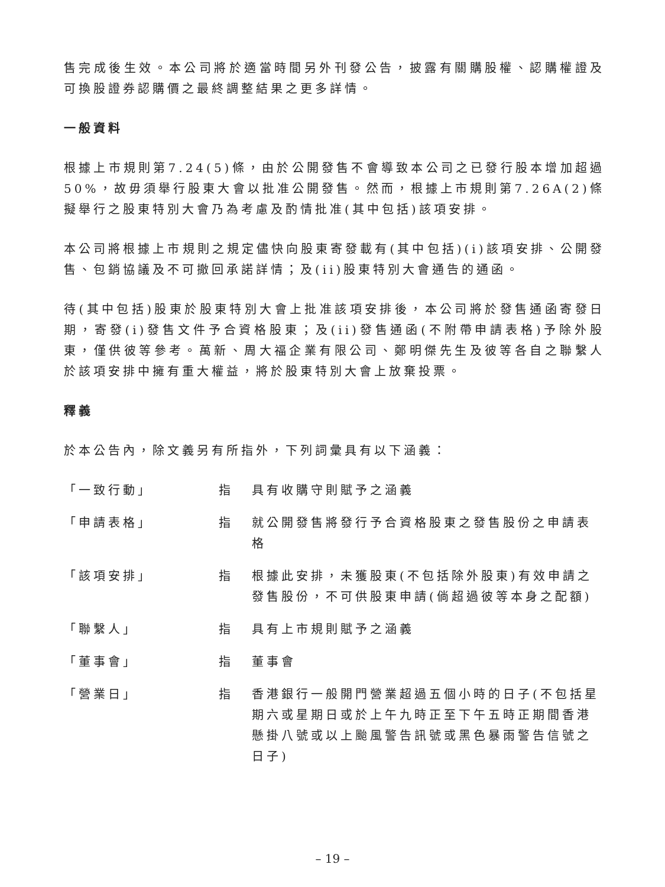售完成後生效。本公司將於適當時間另外刊發公告，披露有關購股權、認購權證及可換股證券認購價之最終調整結果之更多詳情。
一般資料
根據上市規則第7.24(5)條，由於公開發售不會導致本公司之已發行股本增加超過50%，故毋須舉行股東大會以批准公開發售。然而，根據上市規則第7.26A(2)條擬舉行之股東特別大會乃為考慮及酌情批准(其中包括)該項安排。
本公司將根據上市規則之規定儘快向股東寄發載有(其中包括)(i)該項安排、公開發售、包銷協議及不可撤回承諾詳情；及(ii)股東特別大會通告的通函。
待(其中包括)股東於股東特別大會上批准該項安排後，本公司將於發售通函寄發日期，寄發(i)發售文件予合資格股東；及(ii)發售通函(不附帶申請表格)予除外股東，僅供彼等參考。萬新、周大福企業有限公司、鄭明傑先生及彼等各自之聯繫人於該項安排中擁有重大權益，將於股東特別大會上放棄投票。
釋義
於本公告內，除文義另有所指外，下列詞彙具有以下涵義：
| 「一致行動」 | 指 | 具有收購守則賦予之涵義 |
| 「申請表格」 | 指 | 就公開發售將發行予合資格股東之發售股份之申請表格 |
| 「該項安排」 | 指 | 根據此安排，未獲股東(不包括除外股東)有效申請之發售股份，不可供股東申請(倘超過彼等本身之配額) |
| 「聯繫人」 | 指 | 具有上市規則賦予之涵義 |
| 「董事會」 | 指 | 董事會 |
| 「營業日」 | 指 | 香港銀行一般開門營業超過五個小時的日子(不包括星期六或星期日或於上午九時正至下午五時正期間香港懸掛八號或以上颱風警告訊號或黑色暴雨警告信號之日子) |
– 19 –